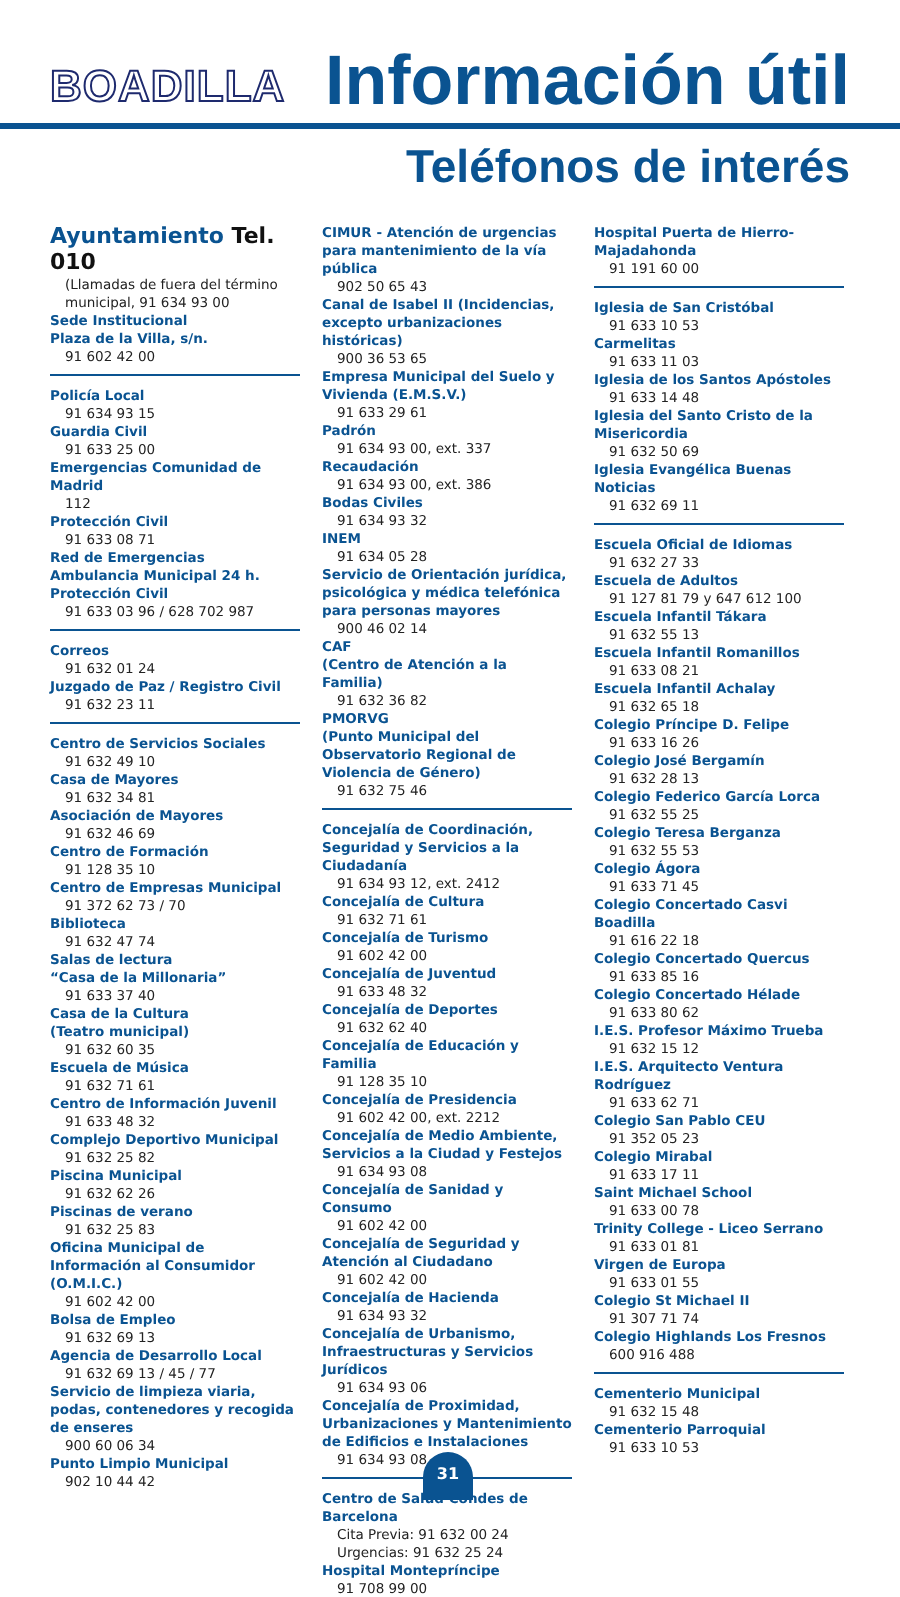BOADILLA
Información útil
Teléfonos de interés
Ayuntamiento Tel. 010
(Llamadas de fuera del término municipal, 91 634 93 00
Sede Institucional
Plaza de la Villa, s/n.
91 602 42 00
Policía Local
91 634 93 15
Guardia Civil
91 633 25 00
Emergencias Comunidad de Madrid
112
Protección Civil
91 633 08 71
Red de Emergencias
Ambulancia Municipal 24 h.
Protección Civil
91 633 03 96 / 628 702 987
Correos
91 632 01 24
Juzgado de Paz / Registro Civil
91 632 23 11
Centro de Servicios Sociales
91 632 49 10
Casa de Mayores
91 632 34 81
Asociación de Mayores
91 632 46 69
Centro de Formación
91 128 35 10
Centro de Empresas Municipal
91 372 62 73 / 70
Biblioteca
91 632 47 74
Salas de lectura
“Casa de la Millonaria”
91 633 37 40
Casa de la Cultura
(Teatro municipal)
91 632 60 35
Escuela de Música
91 632 71 61
Centro de Información Juvenil
91 633 48 32
Complejo Deportivo Municipal
91 632 25 82
Piscina Municipal
91 632 62 26
Piscinas de verano
91 632 25 83
Oficina Municipal de Información al Consumidor (O.M.I.C.)
91 602 42 00
Bolsa de Empleo
91 632 69 13
Agencia de Desarrollo Local
91 632 69 13 / 45 / 77
Servicio de limpieza viaria, podas, contenedores y recogida de enseres
900 60 06 34
Punto Limpio Municipal
902 10 44 42
CIMUR - Atención de urgencias para mantenimiento de la vía pública
902 50 65 43
Canal de Isabel II (Incidencias, excepto urbanizaciones históricas)
900 36 53 65
Empresa Municipal del Suelo y Vivienda (E.M.S.V.)
91 633 29 61
Padrón
91 634 93 00, ext. 337
Recaudación
91 634 93 00, ext. 386
Bodas Civiles
91 634 93 32
INEM
91 634 05 28
Servicio de Orientación jurídica, psicológica y médica telefónica para personas mayores
900 46 02 14
CAF
(Centro de Atención a la Familia)
91 632 36 82
PMORVG
(Punto Municipal del Observatorio Regional de Violencia de Género)
91 632 75 46
Concejalía de Coordinación, Seguridad y Servicios a la Ciudadanía
91 634 93 12, ext. 2412
Concejalía de Cultura
91 632 71 61
Concejalía de Turismo
91 602 42 00
Concejalía de Juventud
91 633 48 32
Concejalía de Deportes
91 632 62 40
Concejalía de Educación y Familia
91 128 35 10
Concejalía de Presidencia
91 602 42 00, ext. 2212
Concejalía de Medio Ambiente, Servicios a la Ciudad y Festejos
91 634 93 08
Concejalía de Sanidad y Consumo
91 602 42 00
Concejalía de Seguridad y Atención al Ciudadano
91 602 42 00
Concejalía de Hacienda
91 634 93 32
Concejalía de Urbanismo, Infraestructuras y Servicios Jurídicos
91 634 93 06
Concejalía de Proximidad, Urbanizaciones y Mantenimiento de Edificios e Instalaciones
91 634 93 08
Centro de Salud Condes de Barcelona
Cita Previa: 91 632 00 24
Urgencias: 91 632 25 24
Hospital Montepríncipe
91 708 99 00
Hospital Puerta de Hierro-Majadahonda
91 191 60 00
Iglesia de San Cristóbal
91 633 10 53
Carmelitas
91 633 11 03
Iglesia de los Santos Apóstoles
91 633 14 48
Iglesia del Santo Cristo de la Misericordia
91 632 50 69
Iglesia Evangélica Buenas Noticias
91 632 69 11
Escuela Oficial de Idiomas
91 632 27 33
Escuela de Adultos
91 127 81 79 y 647 612 100
Escuela Infantil Tákara
91 632 55 13
Escuela Infantil Romanillos
91 633 08 21
Escuela Infantil Achalay
91 632 65 18
Colegio Príncipe D. Felipe
91 633 16 26
Colegio José Bergamín
91 632 28 13
Colegio Federico García Lorca
91 632 55 25
Colegio Teresa Berganza
91 632 55 53
Colegio Ágora
91 633 71 45
Colegio Concertado Casvi Boadilla
91 616 22 18
Colegio Concertado Quercus
91 633 85 16
Colegio Concertado Hélade
91 633 80 62
I.E.S. Profesor Máximo Trueba
91 632 15 12
I.E.S. Arquitecto Ventura Rodríguez
91 633 62 71
Colegio San Pablo CEU
91 352 05 23
Colegio Mirabal
91 633 17 11
Saint Michael School
91 633 00 78
Trinity College - Liceo Serrano
91 633 01 81
Virgen de Europa
91 633 01 55
Colegio St Michael II
91 307 71 74
Colegio Highlands Los Fresnos
600 916 488
Cementerio Municipal
91 632 15 48
Cementerio Parroquial
91 633 10 53
31